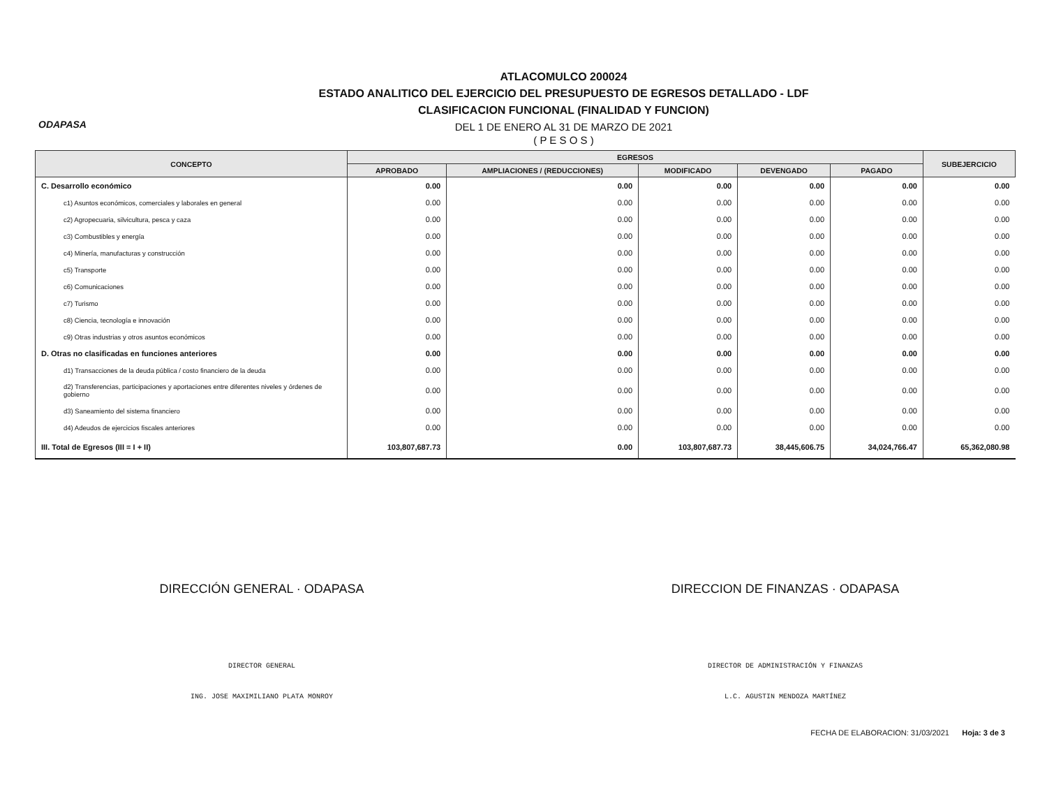ODAPASA
ATLACOMULCO 200024
ESTADO ANALITICO DEL EJERCICIO DEL PRESUPUESTO DE EGRESOS DETALLADO - LDF
CLASIFICACION FUNCIONAL (FINALIDAD Y FUNCION)
DEL 1 DE ENERO AL 31 DE MARZO DE 2021
( P E S O S )
| CONCEPTO | EGRESOS | | | | | SUBEJERCICIO |
| --- | --- | --- | --- | --- | --- | --- |
| | APROBADO | AMPLIACIONES / (REDUCCIONES) | MODIFICADO | DEVENGADO | PAGADO | |
| C. Desarrollo económico | 0.00 | 0.00 | 0.00 | 0.00 | 0.00 | 0.00 |
| c1) Asuntos económicos, comerciales y laborales en general | 0.00 | 0.00 | 0.00 | 0.00 | 0.00 | 0.00 |
| c2) Agropecuaria, silvicultura, pesca y caza | 0.00 | 0.00 | 0.00 | 0.00 | 0.00 | 0.00 |
| c3) Combustibles y energía | 0.00 | 0.00 | 0.00 | 0.00 | 0.00 | 0.00 |
| c4) Minería, manufacturas y construcción | 0.00 | 0.00 | 0.00 | 0.00 | 0.00 | 0.00 |
| c5) Transporte | 0.00 | 0.00 | 0.00 | 0.00 | 0.00 | 0.00 |
| c6) Comunicaciones | 0.00 | 0.00 | 0.00 | 0.00 | 0.00 | 0.00 |
| c7) Turismo | 0.00 | 0.00 | 0.00 | 0.00 | 0.00 | 0.00 |
| c8) Ciencia, tecnología e innovación | 0.00 | 0.00 | 0.00 | 0.00 | 0.00 | 0.00 |
| c9) Otras industrias y otros asuntos económicos | 0.00 | 0.00 | 0.00 | 0.00 | 0.00 | 0.00 |
| D. Otras no clasificadas en funciones anteriores | 0.00 | 0.00 | 0.00 | 0.00 | 0.00 | 0.00 |
| d1) Transacciones de la deuda pública / costo financiero de la deuda | 0.00 | 0.00 | 0.00 | 0.00 | 0.00 | 0.00 |
| d2) Transferencias, participaciones y aportaciones entre diferentes niveles y órdenes de gobierno | 0.00 | 0.00 | 0.00 | 0.00 | 0.00 | 0.00 |
| d3) Saneamiento del sistema financiero | 0.00 | 0.00 | 0.00 | 0.00 | 0.00 | 0.00 |
| d4) Adeudos de ejercicios fiscales anteriores | 0.00 | 0.00 | 0.00 | 0.00 | 0.00 | 0.00 |
| III. Total de Egresos (III = I + II) | 103,807,687.73 | 0.00 | 103,807,687.73 | 38,445,606.75 | 34,024,766.47 | 65,362,080.98 |
DIRECCIÓN GENERAL · ODAPASA
DIRECTOR GENERAL
ING. JOSE MAXIMILIANO PLATA MONROY
DIRECCION DE FINANZAS · ODAPASA
DIRECTOR DE ADMINISTRACIÓN Y FINANZAS
L.C. AGUSTIN MENDOZA MARTÍNEZ
FECHA DE ELABORACION: 31/03/2021 Hoja: 3 de 3